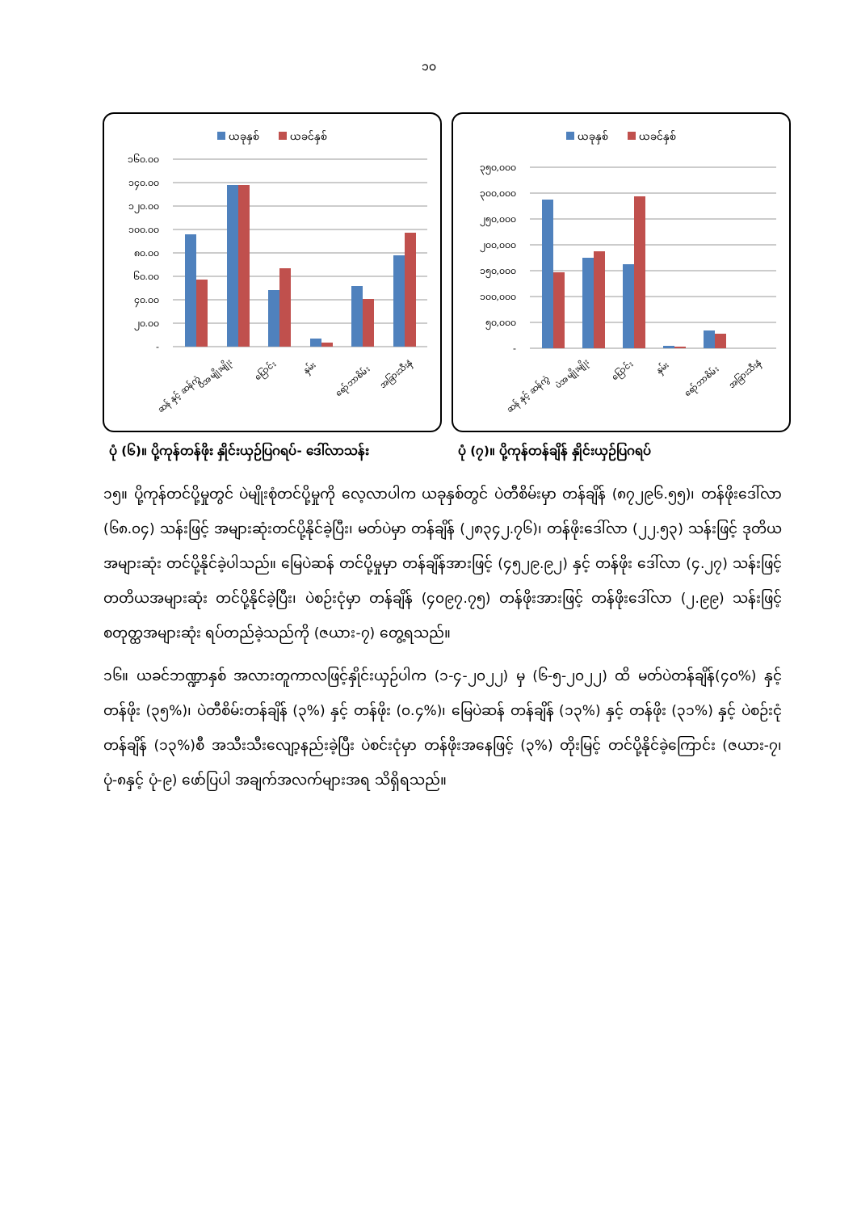၁၀
ယခုနှစ်
ယခင်နှစ်
၁၆၀.၀၀
၁၄၀.၀၀
၁၂၀.၀၀
၁၀၀.၀၀
၈၀.၀၀
၆၀.၀၀
၄၀.၀၀
၂၀.၀၀
-
ဆန် နှင့် ဆန်ကွဲ
ပဲအမျိုးမျိုး
ပြောင်း
နှမ်း
ရော်ဘာစိမ်း
အခြားသီးနှံ
ပုံ (၆)။ ပို့ကုန်တန်ဖိုး နှိုင်းယှဉ်ပြဂရပ်- ဒေါ်လာသန်း
ယခုနှစ်
ယခင်နှစ်
၃၅၀,၀၀၀
၃၀၀,၀၀၀
၂၅၀,၀၀၀
၂၀၀,၀၀၀
၁၅၀,၀၀၀
၁၀၀,၀၀၀
၅၀,၀၀၀
-
ဆန် နှင့် ဆန်ကွဲ
ပဲအမျိုးမျိုး
ပြောင်း
နှမ်း
ရော်ဘာစိမ်း
အခြားသီးနှံ
ပုံ (၇)။ ပို့ကုန်တန်ချိန် နှိုင်းယှဉ်ပြဂရပ်
၁၅။ ပို့ကုန်တင်ပို့မှုတွင် ပဲမျိုးစုံတင်ပို့မှုကို လေ့လာပါက ယခုနှစ်တွင် ပဲတီစိမ်းမှာ တန်ချိန် (၈၇၂၉၆.၅၅)၊ တန်ဖိုးဒေါ်လာ (၆၈.၀၄) သန်းဖြင့် အများဆုံးတင်ပို့နိုင်ခဲ့ပြီး၊ မတ်ပဲမှာ တန်ချိန် (၂၈၃၄၂.၇၆)၊ တန်ဖိုးဒေါ်လာ (၂၂.၅၃) သန်းဖြင့် ဒုတိယအများဆုံး တင်ပို့နိုင်ခဲ့ပါသည်။ မြေပဲဆန် တင်ပို့မှုမှာ တန်ချိန်အားဖြင့် (၄၅၂၉.၉၂) နှင့် တန်ဖိုး ဒေါ်လာ (၄.၂၇) သန်းဖြင့် တတိယအများဆုံး တင်ပို့နိုင်ခဲ့ပြီး၊ ပဲစဉ်းငုံမှာ တန်ချိန် (၄၀၉၇.၇၅) တန်ဖိုးအားဖြင့် တန်ဖိုးဒေါ်လာ (၂.၉၉) သန်းဖြင့် စတုတ္ထအများဆုံး ရပ်တည်ခဲ့သည်ကို (ဇယား-၇) တွေ့ရသည်။
၁၆။ ယခင်ဘဏ္ဍာနှစ် အလားတူကာလဖြင့်နှိုင်းယှဉ်ပါက (၁-၄-၂၀၂၂) မှ (၆-၅-၂၀၂၂) ထိ မတ်ပဲတန်ချိန်(၄၀%) နှင့် တန်ဖိုး (၃၅%)၊ ပဲတီစိမ်းတန်ချိန် (၃%) နှင့် တန်ဖိုး (၀.၄%)၊ မြေပဲဆန် တန်ချိန် (၁၃%) နှင့် တန်ဖိုး (၃၁%) နှင့် ပဲစဉ်းငုံတန်ချိန် (၁၃%)စီ အသီးသီးလျော့နည်းခဲ့ပြီး ပဲစင်းငုံမှာ တန်ဖိုးအနေဖြင့် (၃%) တိုးမြင့် တင်ပို့နိုင်ခဲ့ကြောင်း (ဇယား-၇၊ ပုံ-၈နှင့် ပုံ-၉) ဖော်ပြပါ အချက်အလက်များအရ သိရှိရသည်။